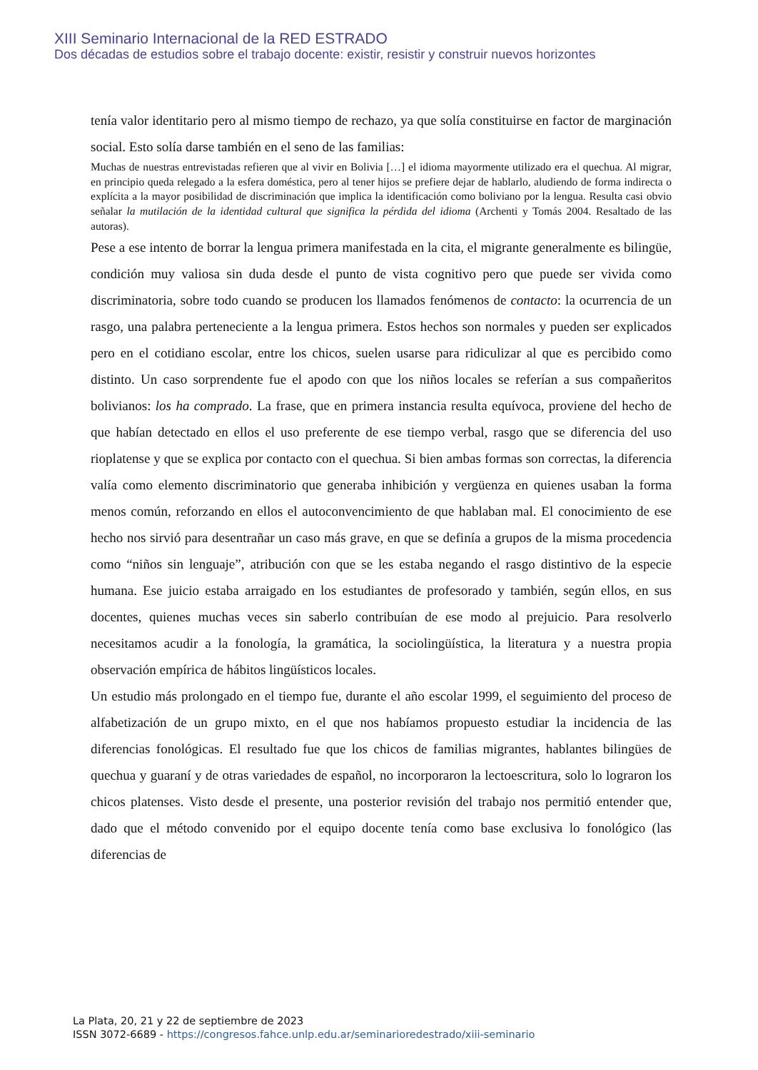XIII Seminario Internacional de la RED ESTRADO
Dos décadas de estudios sobre el trabajo docente: existir, resistir y construir nuevos horizontes
tenía valor identitario pero al mismo tiempo de rechazo, ya que solía constituirse en factor de marginación social. Esto solía darse también en el seno de las familias:
Muchas de nuestras entrevistadas refieren que al vivir en Bolivia […] el idioma mayormente utilizado era el quechua. Al migrar, en principio queda relegado a la esfera doméstica, pero al tener hijos se prefiere dejar de hablarlo, aludiendo de forma indirecta o explícita a la mayor posibilidad de discriminación que implica la identificación como boliviano por la lengua. Resulta casi obvio señalar la mutilación de la identidad cultural que significa la pérdida del idioma (Archenti y Tomás 2004. Resaltado de las autoras).
Pese a ese intento de borrar la lengua primera manifestada en la cita, el migrante generalmente es bilingüe, condición muy valiosa sin duda desde el punto de vista cognitivo pero que puede ser vivida como discriminatoria, sobre todo cuando se producen los llamados fenómenos de contacto: la ocurrencia de un rasgo, una palabra perteneciente a la lengua primera. Estos hechos son normales y pueden ser explicados pero en el cotidiano escolar, entre los chicos, suelen usarse para ridiculizar al que es percibido como distinto. Un caso sorprendente fue el apodo con que los niños locales se referían a sus compañeritos bolivianos: los ha comprado. La frase, que en primera instancia resulta equívoca, proviene del hecho de que habían detectado en ellos el uso preferente de ese tiempo verbal, rasgo que se diferencia del uso rioplatense y que se explica por contacto con el quechua. Si bien ambas formas son correctas, la diferencia valía como elemento discriminatorio que generaba inhibición y vergüenza en quienes usaban la forma menos común, reforzando en ellos el autoconvencimiento de que hablaban mal. El conocimiento de ese hecho nos sirvió para desentrañar un caso más grave, en que se definía a grupos de la misma procedencia como “niños sin lenguaje”, atribución con que se les estaba negando el rasgo distintivo de la especie humana. Ese juicio estaba arraigado en los estudiantes de profesorado y también, según ellos, en sus docentes, quienes muchas veces sin saberlo contribuían de ese modo al prejuicio. Para resolverlo necesitamos acudir a la fonología, la gramática, la sociolingüística, la literatura y a nuestra propia observación empírica de hábitos lingüísticos locales.
Un estudio más prolongado en el tiempo fue, durante el año escolar 1999, el seguimiento del proceso de alfabetización de un grupo mixto, en el que nos habíamos propuesto estudiar la incidencia de las diferencias fonológicas. El resultado fue que los chicos de familias migrantes, hablantes bilingües de quechua y guaraní y de otras variedades de español, no incorporaron la lectoescritura, solo lo lograron los chicos platenses. Visto desde el presente, una posterior revisión del trabajo nos permitió entender que, dado que el método convenido por el equipo docente tenía como base exclusiva lo fonológico (las diferencias de
La Plata, 20, 21 y 22 de septiembre de 2023
ISSN 3072-6689 - https://congresos.fahce.unlp.edu.ar/seminarioredestrado/xiii-seminario